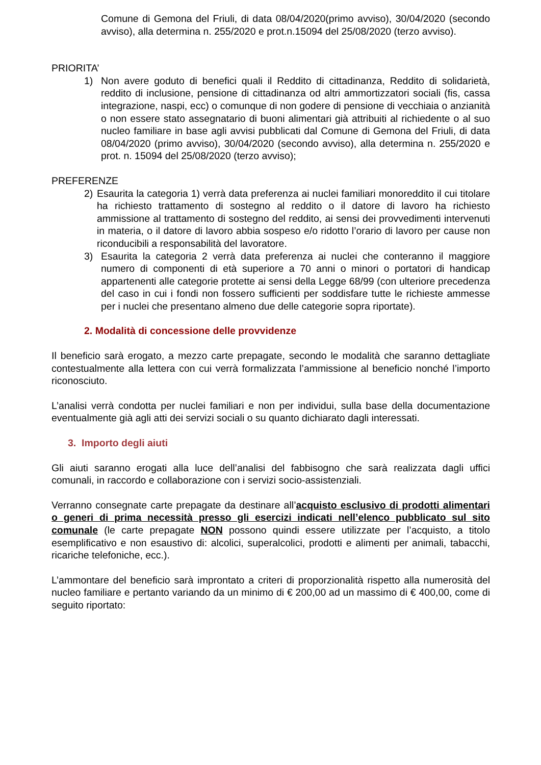Comune di Gemona del Friuli, di data 08/04/2020(primo avviso), 30/04/2020 (secondo avviso), alla determina n. 255/2020 e prot.n.15094 del 25/08/2020 (terzo avviso).
PRIORITA’
1) Non avere goduto di benefici quali il Reddito di cittadinanza, Reddito di solidarietà, reddito di inclusione, pensione di cittadinanza od altri ammortizzatori sociali (fis, cassa integrazione, naspi, ecc) o comunque di non godere di pensione di vecchiaia o anzianità o non essere stato assegnatario di buoni alimentari già attribuiti al richiedente o al suo nucleo familiare in base agli avvisi pubblicati dal Comune di Gemona del Friuli, di data 08/04/2020 (primo avviso), 30/04/2020 (secondo avviso), alla determina n. 255/2020 e prot. n. 15094 del 25/08/2020 (terzo avviso);
PREFERENZE
2) Esaurita la categoria 1) verrà data preferenza ai nuclei familiari monoreddito il cui titolare ha richiesto trattamento di sostegno al reddito o il datore di lavoro ha richiesto ammissione al trattamento di sostegno del reddito, ai sensi dei provvedimenti intervenuti in materia, o il datore di lavoro abbia sospeso e/o ridotto l’orario di lavoro per cause non riconducibili a responsabilità del lavoratore.
3) Esaurita la categoria 2 verrà data preferenza ai nuclei che conteranno il maggiore numero di componenti di età superiore a 70 anni o minori o portatori di handicap appartenenti alle categorie protette ai sensi della Legge 68/99 (con ulteriore precedenza del caso in cui i fondi non fossero sufficienti per soddisfare tutte le richieste ammesse per i nuclei che presentano almeno due delle categorie sopra riportate).
2. Modalità di concessione delle provvidenze
Il beneficio sarà erogato, a mezzo carte prepagate, secondo le modalità che saranno dettagliate contestualmente alla lettera con cui verrà formalizzata l’ammissione al beneficio nonché l’importo riconosciuto.
L’analisi verrà condotta per nuclei familiari e non per individui, sulla base della documentazione eventualmente già agli atti dei servizi sociali o su quanto dichiarato dagli interessati.
3. Importo degli aiuti
Gli aiuti saranno erogati alla luce dell’analisi del fabbisogno che sarà realizzata dagli uffici comunali, in raccordo e collaborazione con i servizi socio-assistenziali.
Verranno consegnate carte prepagate da destinare all’acquisto esclusivo di prodotti alimentari o generi di prima necessità presso gli esercizi indicati nell’elenco pubblicato sul sito comunale (le carte prepagate NON possono quindi essere utilizzate per l’acquisto, a titolo esemplificativo e non esaustivo di: alcolici, superalcolici, prodotti e alimenti per animali, tabacchi, ricariche telefoniche, ecc.).
L’ammontare del beneficio sarà improntato a criteri di proporzionalità rispetto alla numerosità del nucleo familiare e pertanto variando da un minimo di € 200,00 ad un massimo di € 400,00, come di seguito riportato: